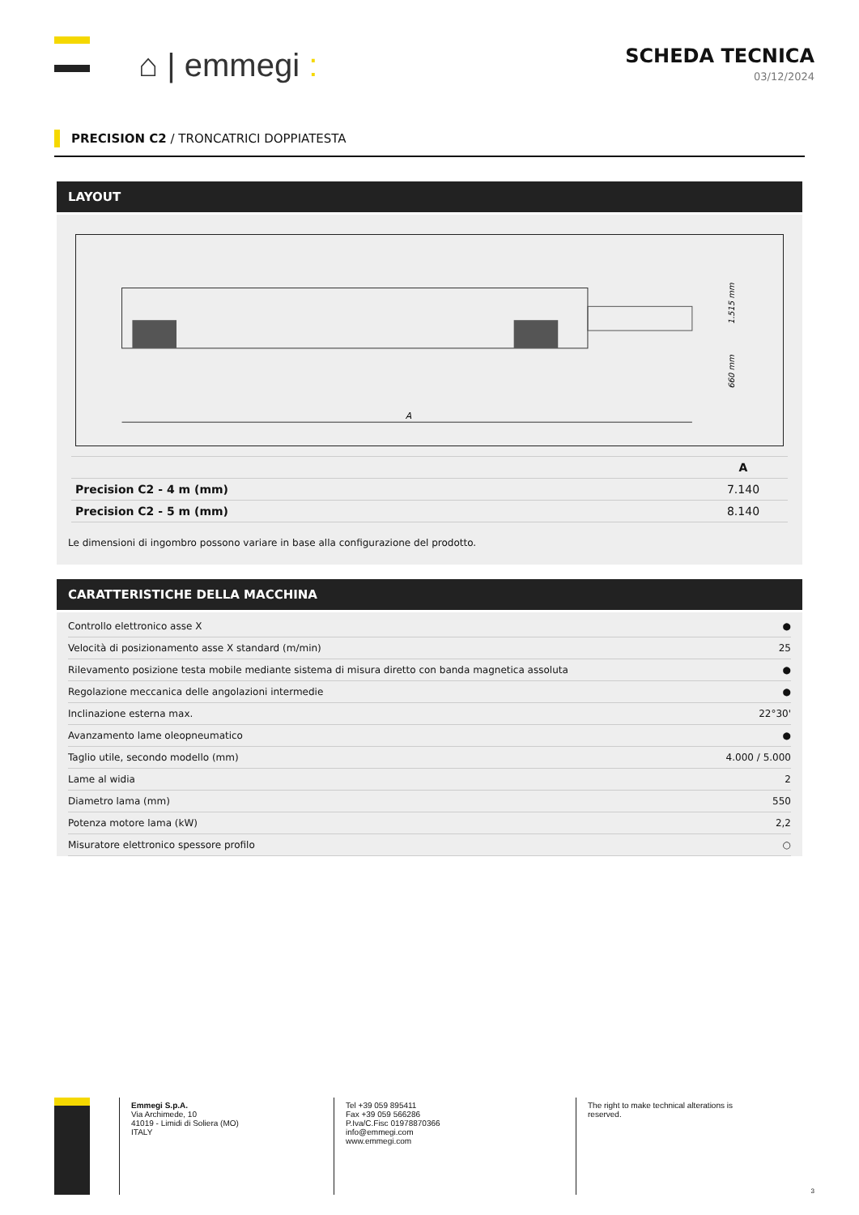⌂ | emmegi :
SCHEDA TECNICA
03/12/2024
PRECISION C2 / TRONCATRICI DOPPIATESTA
LAYOUT
A
1.515 mm
660 mm
| | A |
| --- | --- |
| Precision C2 - 4 m (mm) | 7.140 |
| Precision C2 - 5 m (mm) | 8.140 |
Le dimensioni di ingombro possono variare in base alla configurazione del prodotto.
CARATTERISTICHE DELLA MACCHINA
| Controllo elettronico asse X | ● |
| Velocità di posizionamento asse X standard (m/min) | 25 |
| Rilevamento posizione testa mobile mediante sistema di misura diretto con banda magnetica assoluta | ● |
| Regolazione meccanica delle angolazioni intermedie | ● |
| Inclinazione esterna max. | 22°30' |
| Avanzamento lame oleopneumatico | ● |
| Taglio utile, secondo modello (mm) | 4.000 / 5.000 |
| Lame al widia | 2 |
| Diametro lama (mm) | 550 |
| Potenza motore lama (kW) | 2,2 |
| Misuratore elettronico spessore profilo | ○ |
Emmegi S.p.A.
Via Archimede, 10
41019 - Limidi di Soliera (MO)
ITALY
Tel +39 059 895411
Fax +39 059 566286
P.Iva/C.Fisc 01978870366
info@emmegi.com
www.emmegi.com
The right to make technical alterations is
reserved.
3